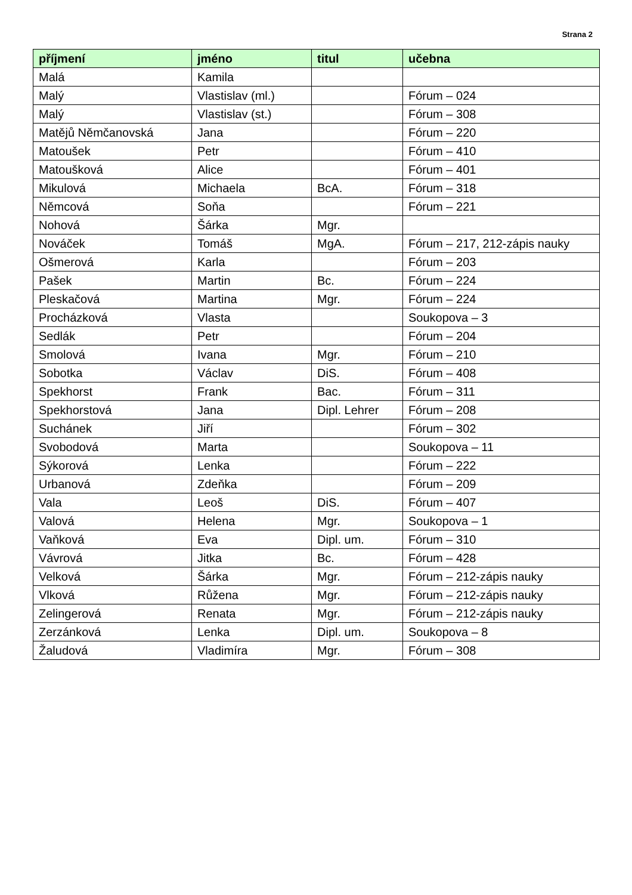Strana 2
| příjmení | jméno | titul | učebna |
| --- | --- | --- | --- |
| Malá | Kamila | | |
| Malý | Vlastislav (ml.) | | Fórum – 024 |
| Malý | Vlastislav (st.) | | Fórum – 308 |
| Matějů Němčanovská | Jana | | Fórum – 220 |
| Matoušek | Petr | | Fórum – 410 |
| Matoušková | Alice | | Fórum – 401 |
| Mikulová | Michaela | BcA. | Fórum – 318 |
| Němcová | Soňa | | Fórum – 221 |
| Nohová | Šárka | Mgr. | |
| Nováček | Tomáš | MgA. | Fórum – 217, 212-zápis nauky |
| Ošmerová | Karla | | Fórum – 203 |
| Pašek | Martin | Bc. | Fórum – 224 |
| Pleskačová | Martina | Mgr. | Fórum – 224 |
| Procházková | Vlasta | | Soukopova – 3 |
| Sedlák | Petr | | Fórum – 204 |
| Smolová | Ivana | Mgr. | Fórum – 210 |
| Sobotka | Václav | DiS. | Fórum – 408 |
| Spekhorst | Frank | Bac. | Fórum – 311 |
| Spekhorstová | Jana | Dipl. Lehrer | Fórum – 208 |
| Suchánek | Jiří | | Fórum – 302 |
| Svobodová | Marta | | Soukopova – 11 |
| Sýkorová | Lenka | | Fórum – 222 |
| Urbanová | Zdeňka | | Fórum – 209 |
| Vala | Leoš | DiS. | Fórum – 407 |
| Valová | Helena | Mgr. | Soukopova – 1 |
| Vaňková | Eva | Dipl. um. | Fórum – 310 |
| Vávrová | Jitka | Bc. | Fórum – 428 |
| Velková | Šárka | Mgr. | Fórum – 212-zápis nauky |
| Vlková | Růžena | Mgr. | Fórum – 212-zápis nauky |
| Zelingerová | Renata | Mgr. | Fórum – 212-zápis nauky |
| Zerzánková | Lenka | Dipl. um. | Soukopova – 8 |
| Žaludová | Vladimíra | Mgr. | Fórum – 308 |